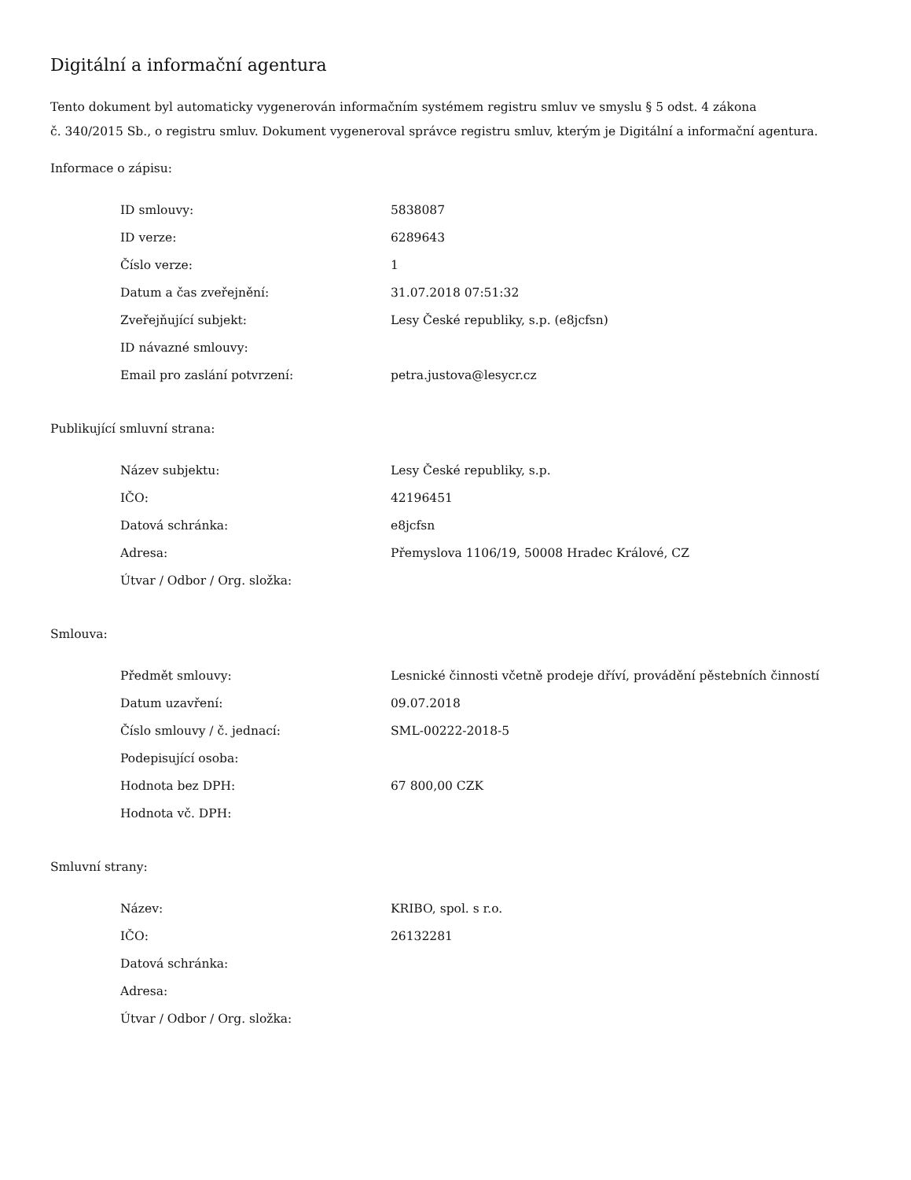Digitální a informační agentura
Tento dokument byl automaticky vygenerován informačním systémem registru smluv ve smyslu § 5 odst. 4 zákona
č. 340/2015 Sb., o registru smluv. Dokument vygeneroval správce registru smluv, kterým je Digitální a informační agentura.
Informace o zápisu:
| ID smlouvy: | 5838087 |
| ID verze: | 6289643 |
| Číslo verze: | 1 |
| Datum a čas zveřejnění: | 31.07.2018 07:51:32 |
| Zveřejňující subjekt: | Lesy České republiky, s.p. (e8jcfsn) |
| ID návazné smlouvy: | |
| Email pro zaslání potvrzení: | petra.justova@lesycr.cz |
Publikující smluvní strana:
| Název subjektu: | Lesy České republiky, s.p. |
| IČO: | 42196451 |
| Datová schránka: | e8jcfsn |
| Adresa: | Přemyslova 1106/19, 50008 Hradec Králové, CZ |
| Útvar / Odbor / Org. složka: | |
Smlouva:
| Předmět smlouvy: | Lesnické činnosti včetně prodeje dříví, provádění pěstebních činností |
| Datum uzavření: | 09.07.2018 |
| Číslo smlouvy / č. jednací: | SML-00222-2018-5 |
| Podepisující osoba: | |
| Hodnota bez DPH: | 67 800,00 CZK |
| Hodnota vč. DPH: | |
Smluvní strany:
| Název: | KRIBO, spol. s r.o. |
| IČO: | 26132281 |
| Datová schránka: | |
| Adresa: | |
| Útvar / Odbor / Org. složka: | |